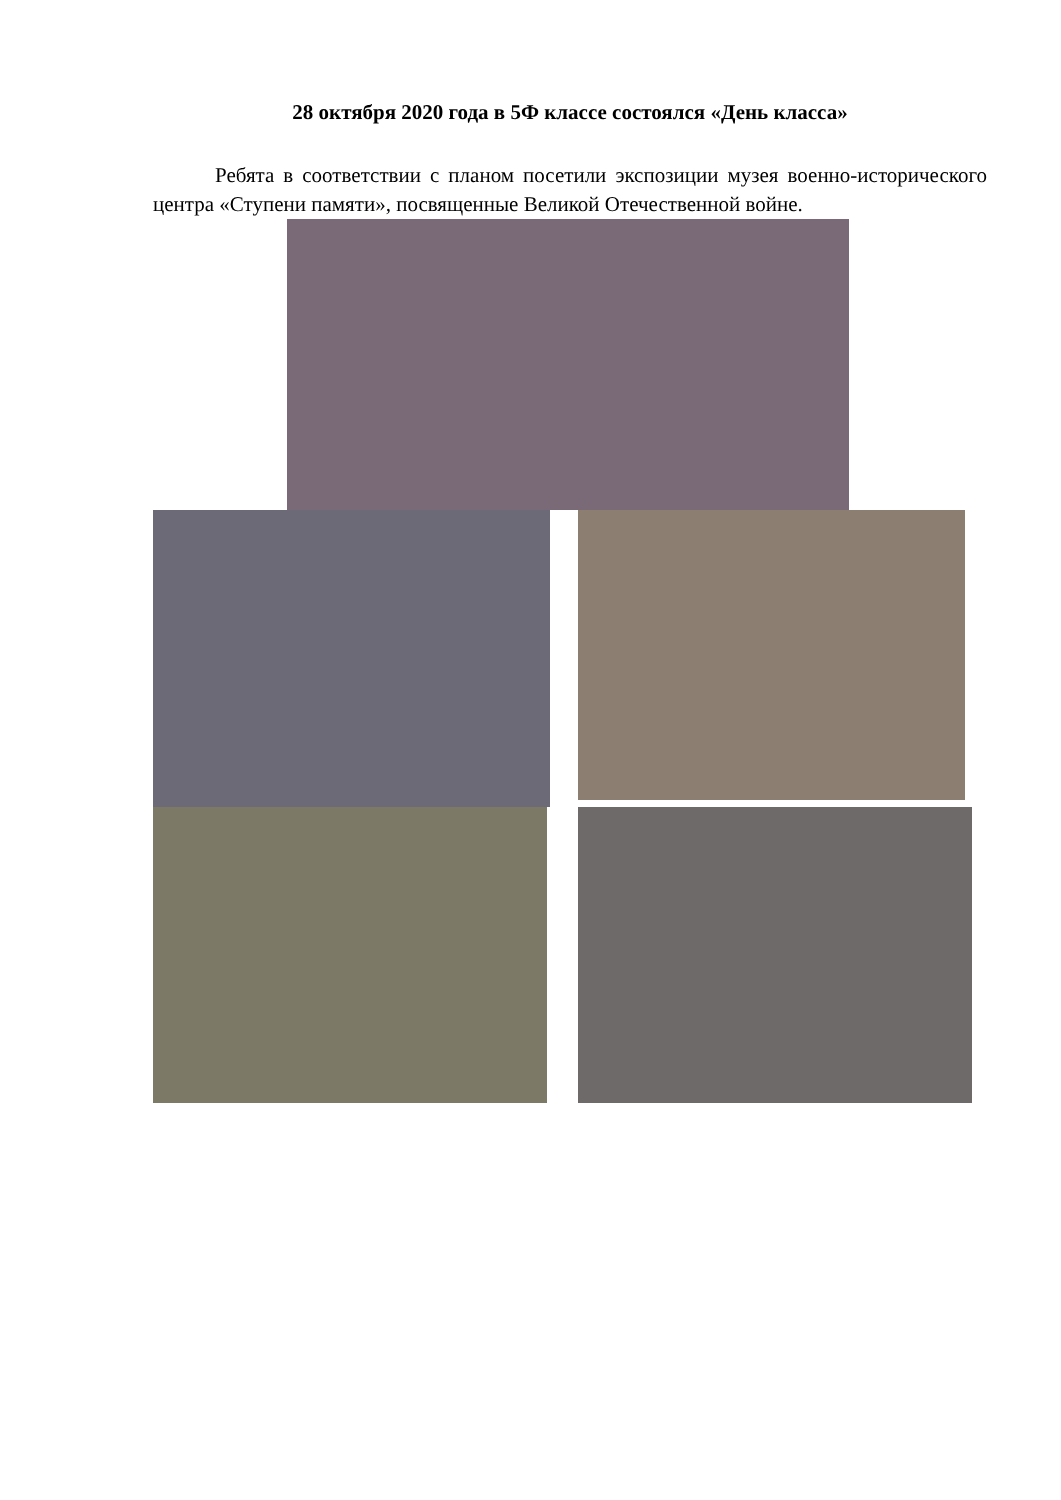28 октября 2020 года в 5Ф классе состоялся «День класса»
Ребята в соответствии с планом посетили экспозиции музея военно-исторического центра «Ступени памяти», посвященные Великой Отечественной войне.